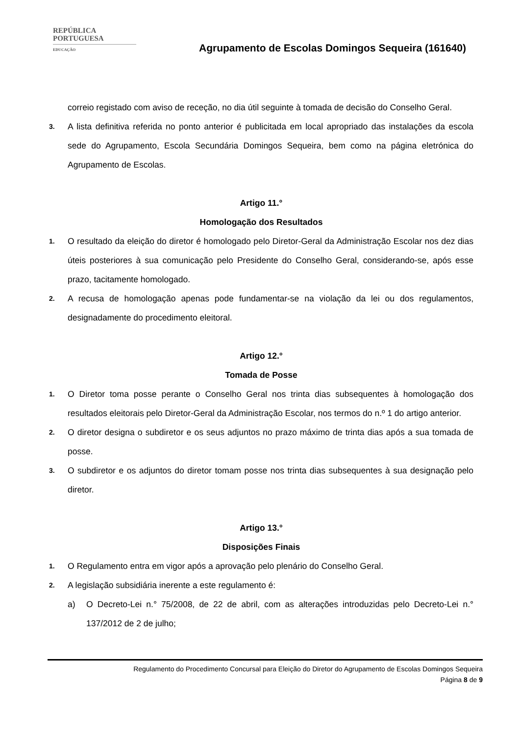REPÚBLICA
PORTUGUESA
EDUCAÇÃO
Agrupamento de Escolas Domingos Sequeira (161640)
correio registado com aviso de receção, no dia útil seguinte à tomada de decisão do Conselho Geral.
3. A lista definitiva referida no ponto anterior é publicitada em local apropriado das instalações da escola sede do Agrupamento, Escola Secundária Domingos Sequeira, bem como na página eletrónica do Agrupamento de Escolas.
Artigo 11.°
Homologação dos Resultados
1. O resultado da eleição do diretor é homologado pelo Diretor-Geral da Administração Escolar nos dez dias úteis posteriores à sua comunicação pelo Presidente do Conselho Geral, considerando-se, após esse prazo, tacitamente homologado.
2. A recusa de homologação apenas pode fundamentar-se na violação da lei ou dos regulamentos, designadamente do procedimento eleitoral.
Artigo 12.°
Tomada de Posse
1. O Diretor toma posse perante o Conselho Geral nos trinta dias subsequentes à homologação dos resultados eleitorais pelo Diretor-Geral da Administração Escolar, nos termos do n.º 1 do artigo anterior.
2. O diretor designa o subdiretor e os seus adjuntos no prazo máximo de trinta dias após a sua tomada de posse.
3. O subdiretor e os adjuntos do diretor tomam posse nos trinta dias subsequentes à sua designação pelo diretor.
Artigo 13.°
Disposições Finais
1. O Regulamento entra em vigor após a aprovação pelo plenário do Conselho Geral.
2. A legislação subsidiária inerente a este regulamento é:
a) O Decreto-Lei n.° 75/2008, de 22 de abril, com as alterações introduzidas pelo Decreto-Lei n.° 137/2012 de 2 de julho;
Regulamento do Procedimento Concursal para Eleição do Diretor do Agrupamento de Escolas Domingos Sequeira
Página 8 de 9